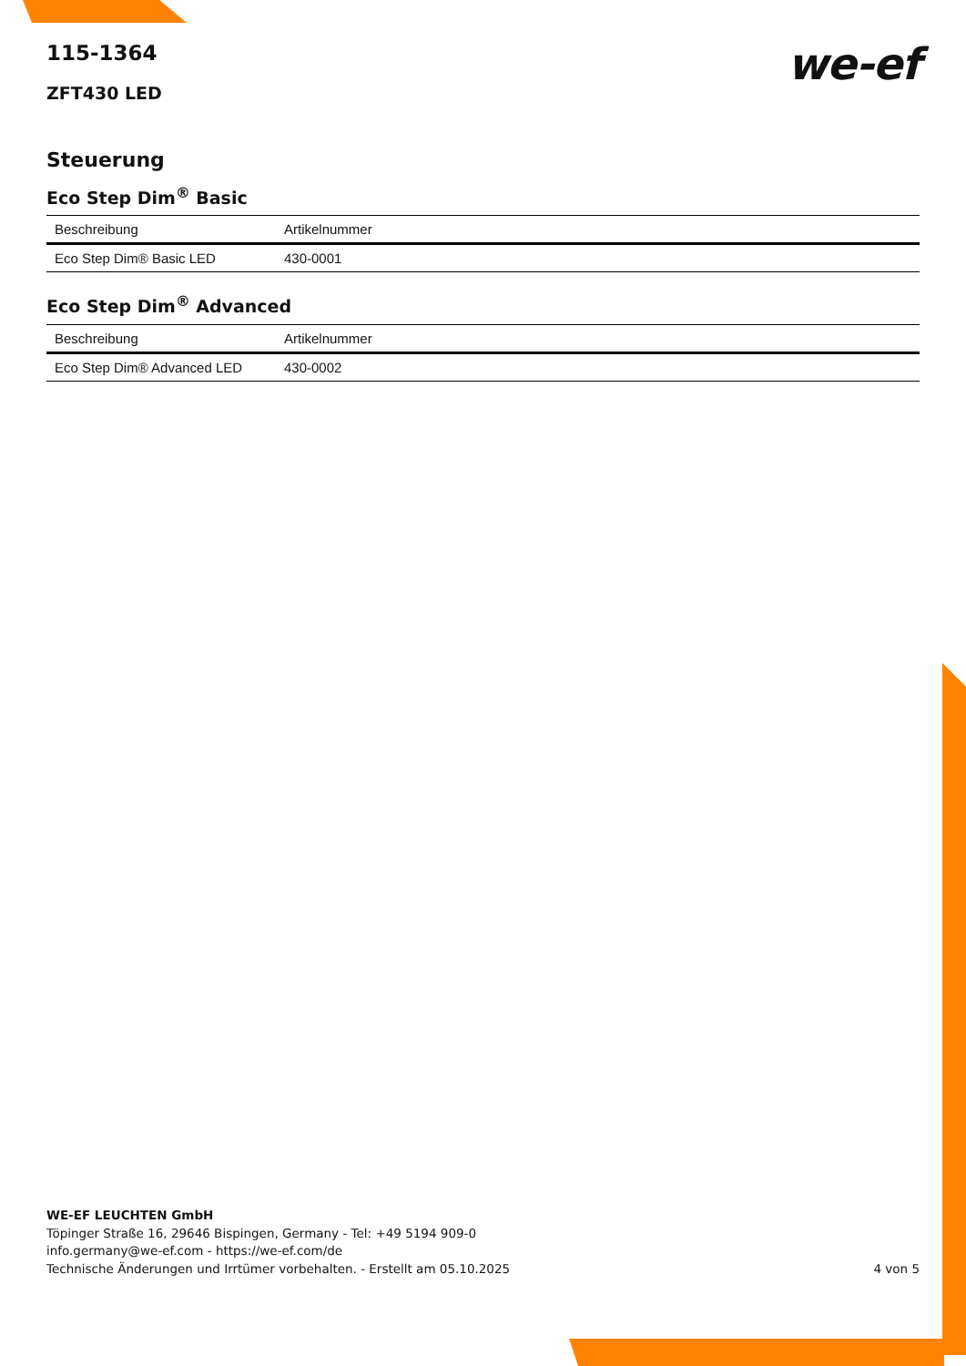we-ef
115-1364
ZFT430 LED
Steuerung
Eco Step Dim<sup>®</sup> Basic
| Beschreibung | Artikelnummer |
| --- | --- |
| Eco Step Dim® Basic LED | 430-0001 |
Eco Step Dim<sup>®</sup> Advanced
| Beschreibung | Artikelnummer |
| --- | --- |
| Eco Step Dim® Advanced LED | 430-0002 |
WE-EF LEUCHTEN GmbH
Töpinger Straße 16, 29646 Bispingen, Germany - Tel: +49 5194 909-0
info.germany@we-ef.com - https://we-ef.com/de
Technische Änderungen und Irrtümer vorbehalten. - Erstellt am 05.10.2025 4 von 5